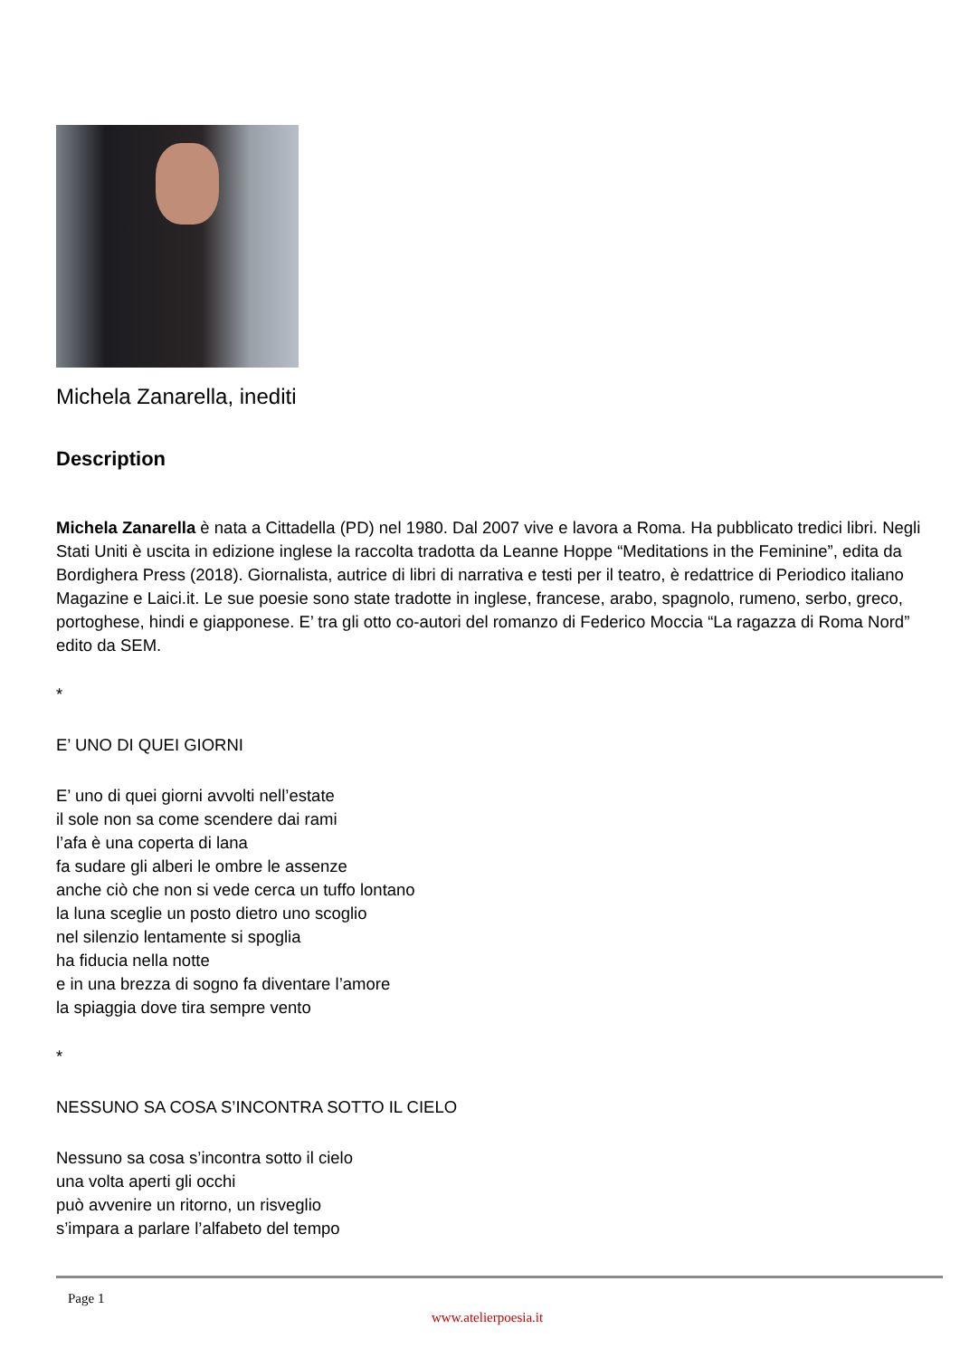Michela Zanarella, inediti
Description
Michela Zanarella è nata a Cittadella (PD) nel 1980. Dal 2007 vive e lavora a Roma. Ha pubblicato tredici libri. Negli Stati Uniti è uscita in edizione inglese la raccolta tradotta da Leanne Hoppe “Meditations in the Feminine”, edita da Bordighera Press (2018). Giornalista, autrice di libri di narrativa e testi per il teatro, è redattrice di Periodico italiano Magazine e Laici.it. Le sue poesie sono state tradotte in inglese, francese, arabo, spagnolo, rumeno, serbo, greco, portoghese, hindi e giapponese. E’ tra gli otto co-autori del romanzo di Federico Moccia “La ragazza di Roma Nord” edito da SEM.
*
E’ UNO DI QUEI GIORNI
E’ uno di quei giorni avvolti nell’estate
il sole non sa come scendere dai rami
l’afa è una coperta di lana
fa sudare gli alberi le ombre le assenze
anche ciò che non si vede cerca un tuffo lontano
la luna sceglie un posto dietro uno scoglio
nel silenzio lentamente si spoglia
ha fiducia nella notte
e in una brezza di sogno fa diventare l’amore
la spiaggia dove tira sempre vento
*
NESSUNO SA COSA S’INCONTRA SOTTO IL CIELO
Nessuno sa cosa s’incontra sotto il cielo
una volta aperti gli occhi
può avvenire un ritorno, un risveglio
s’impara a parlare l’alfabeto del tempo
Page 1
www.atelierpoesia.it